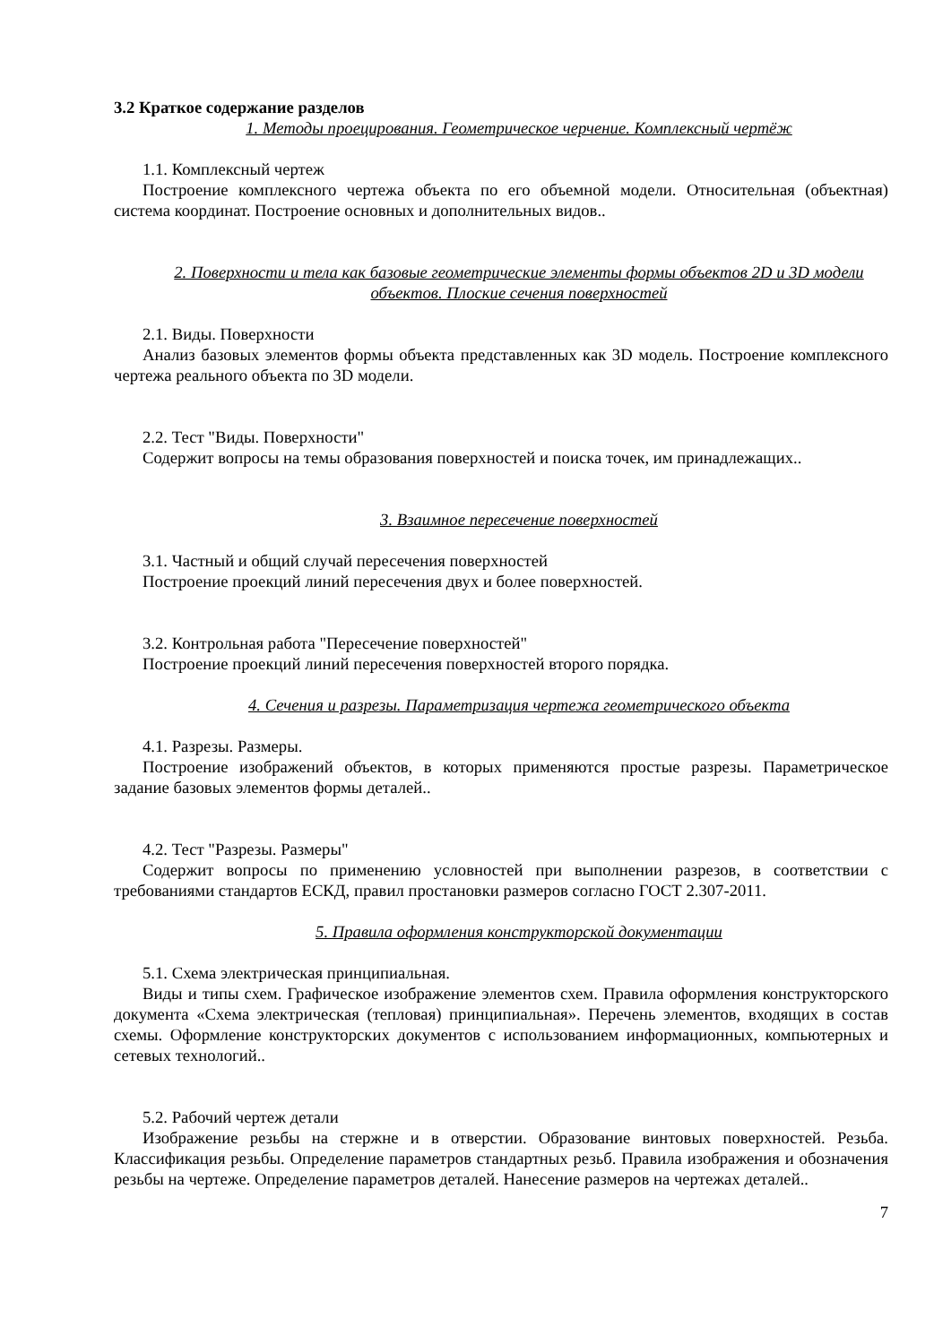3.2 Краткое содержание разделов
1. Методы проецирования. Геометрическое черчение. Комплексный чертёж
1.1. Комплексный чертеж
Построение комплексного чертежа объекта по его объемной модели. Относительная (объектная) система координат. Построение основных и дополнительных видов..
2. Поверхности и тела как базовые геометрические элементы формы объектов 2D и 3D модели объектов. Плоские сечения поверхностей
2.1. Виды. Поверхности
Анализ базовых элементов формы объекта представленных как 3D модель. Построение комплексного чертежа реального объекта по 3D модели.
2.2. Тест "Виды. Поверхности"
Содержит вопросы на темы образования поверхностей и поиска точек, им принадлежащих..
3. Взаимное пересечение поверхностей
3.1. Частный и общий случай пересечения поверхностей
Построение проекций линий пересечения двух и более поверхностей.
3.2. Контрольная работа "Пересечение поверхностей"
Построение проекций линий пересечения поверхностей второго порядка.
4. Сечения и разрезы. Параметризация чертежа геометрического объекта
4.1. Разрезы. Размеры.
Построение изображений объектов, в которых применяются простые разрезы. Параметрическое задание базовых элементов формы деталей..
4.2. Тест "Разрезы. Размеры"
Содержит вопросы по применению условностей при выполнении разрезов, в соответствии с требованиями стандартов ЕСКД, правил простановки размеров согласно ГОСТ 2.307-2011.
5. Правила оформления конструкторской документации
5.1. Схема электрическая принципиальная.
Виды и типы схем. Графическое изображение элементов схем. Правила оформления конструкторского документа «Схема электрическая (тепловая) принципиальная». Перечень элементов, входящих в состав схемы. Оформление конструкторских документов с использованием информационных, компьютерных и сетевых технологий..
5.2. Рабочий чертеж детали
Изображение резьбы на стержне и в отверстии. Образование винтовых поверхностей. Резьба. Классификация резьбы. Определение параметров стандартных резьб. Правила изображения и обозначения резьбы на чертеже. Определение параметров деталей. Нанесение размеров на чертежах деталей..
7